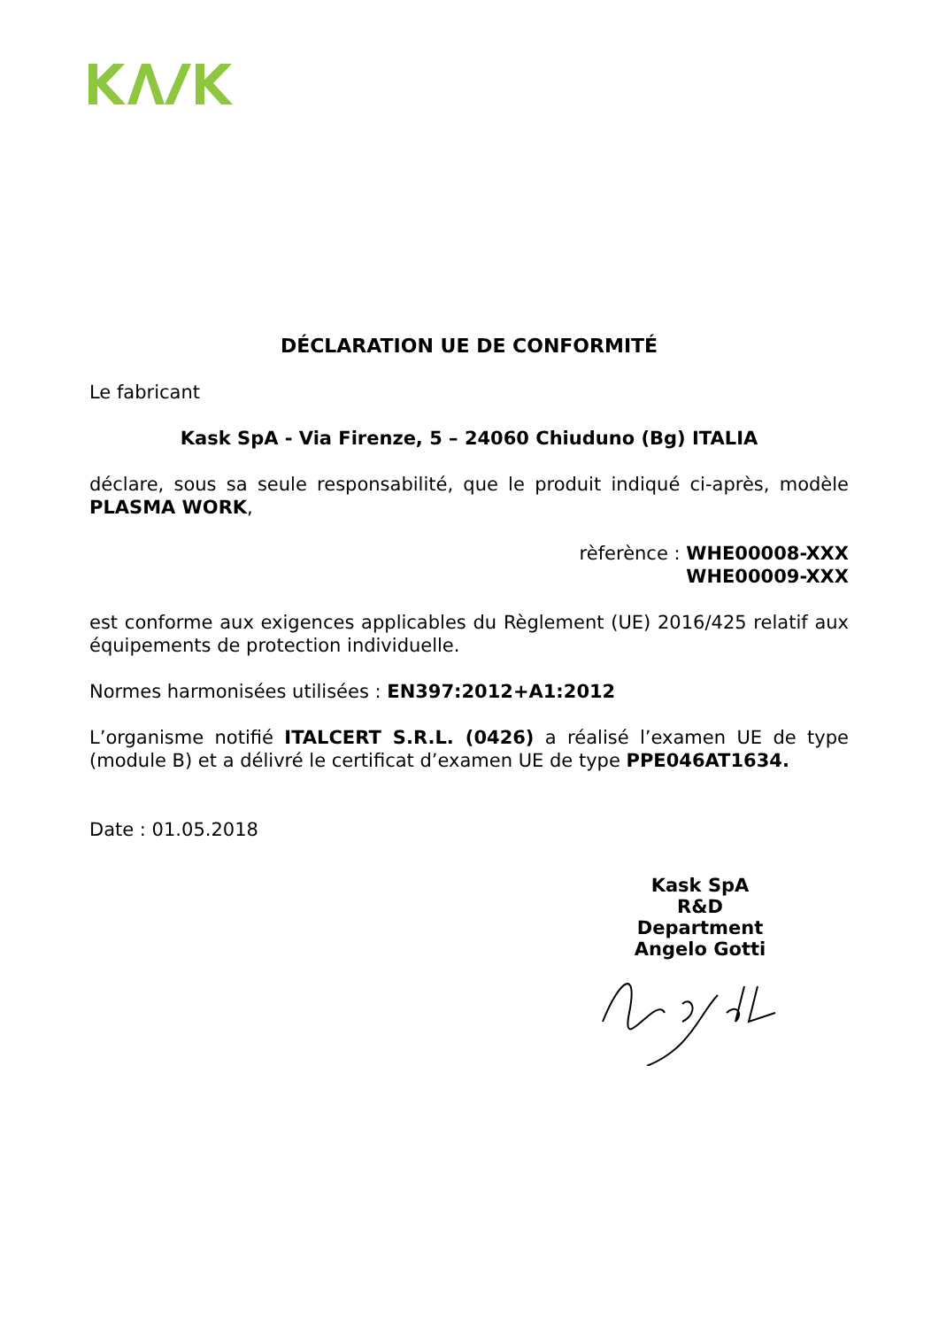DÉCLARATION UE DE CONFORMITÉ
Le fabricant
Kask SpA - Via Firenze, 5 – 24060 Chiuduno (Bg) ITALIA
déclare, sous sa seule responsabilité, que le produit indiqué ci-après, modèle PLASMA WORK,
rèferènce : WHE00008-XXX
WHE00009-XXX
est conforme aux exigences applicables du Règlement (UE) 2016/425 relatif aux équipements de protection individuelle.
Normes harmonisées utilisées : EN397:2012+A1:2012
L’organisme notifié ITALCERT S.R.L. (0426) a réalisé l’examen UE de type (module B) et a délivré le certificat d’examen UE de type PPE046AT1634.
Date : 01.05.2018
Kask SpA
R&D Department
Angelo Gotti